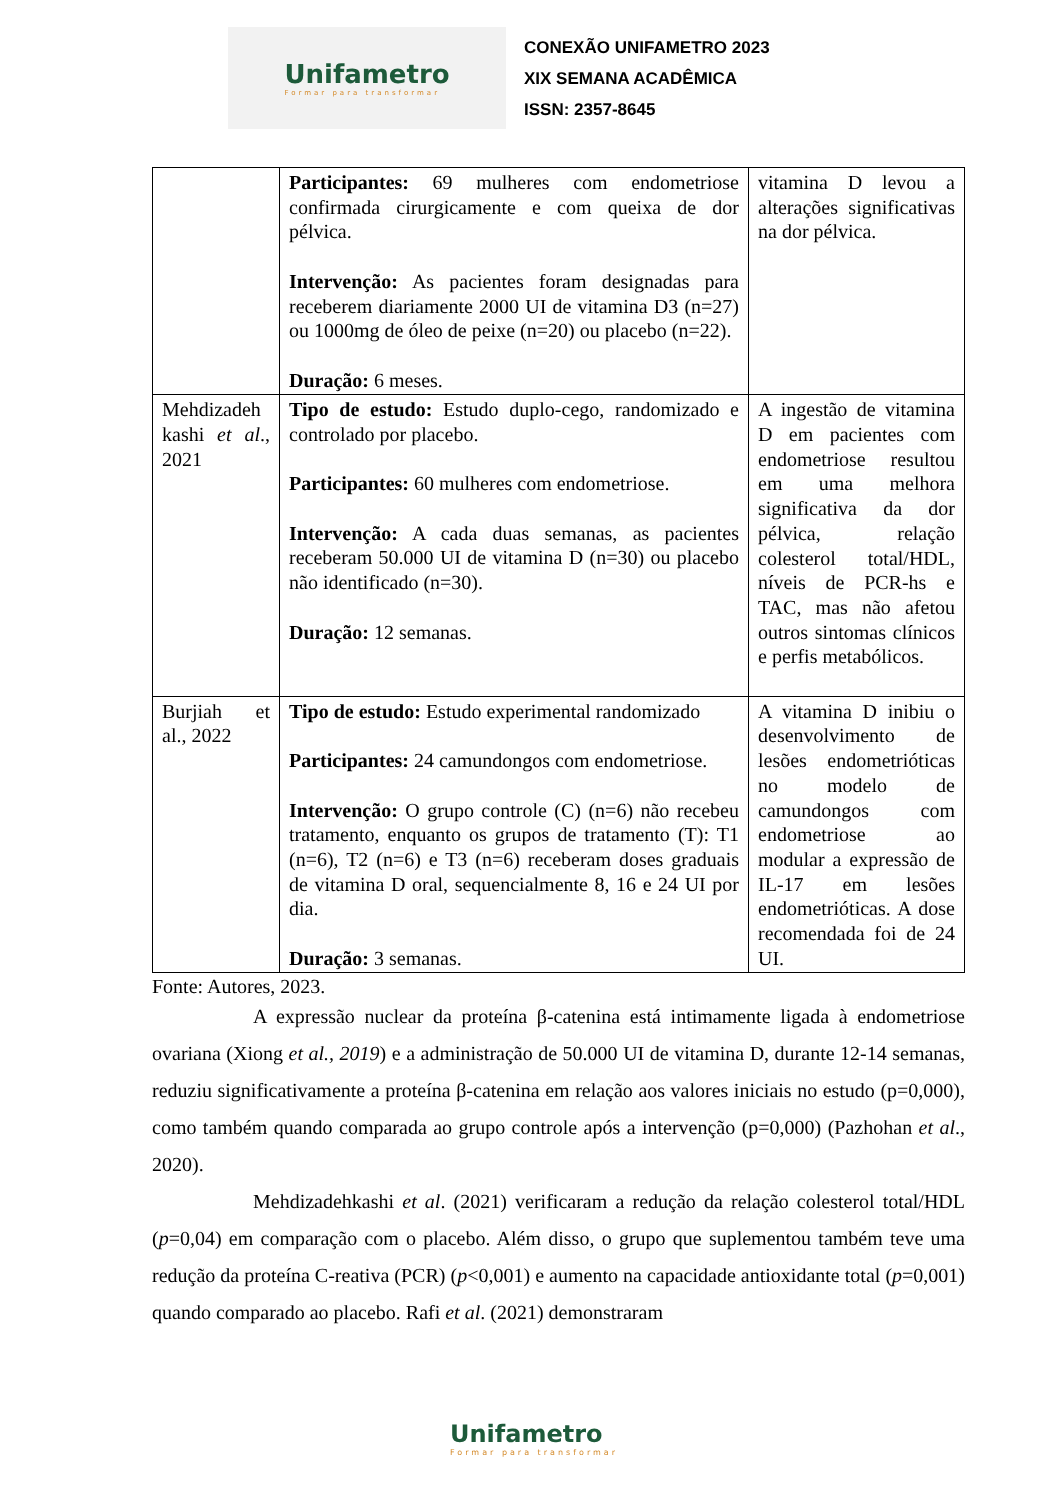Unifametro
Formar para transformar
CONEXÃO UNIFAMETRO 2023
XIX SEMANA ACADÊMICA
ISSN: 2357-8645
| | Participantes: 69 mulheres com endometriose confirmada cirurgicamente e com queixa de dor pélvica. Intervenção: As pacientes foram designadas para receberem diariamente 2000 UI de vitamina D3 (n=27) ou 1000mg de óleo de peixe (n=20) ou placebo (n=22). Duração: 6 meses. | vitamina D levou a alterações significativas na dor pélvica. |
| Mehdizadeh kashi et al ., 2021 | Tipo de estudo: Estudo duplo-cego, randomizado e controlado por placebo. Participantes: 60 mulheres com endometriose. Intervenção: A cada duas semanas, as pacientes receberam 50.000 UI de vitamina D (n=30) ou placebo não identificado (n=30). Duração: 12 semanas. | A ingestão de vitamina D em pacientes com endometriose resultou em uma melhora significativa da dor pélvica, relação colesterol total/HDL, níveis de PCR-hs e TAC, mas não afetou outros sintomas clínicos e perfis metabólicos. |
| Burjiah et al., 2022 | Tipo de estudo: Estudo experimental randomizado Participantes: 24 camundongos com endometriose. Intervenção: O grupo controle (C) (n=6) não recebeu tratamento, enquanto os grupos de tratamento (T): T1 (n=6), T2 (n=6) e T3 (n=6) receberam doses graduais de vitamina D oral, sequencialmente 8, 16 e 24 UI por dia. Duração: 3 semanas. | A vitamina D inibiu o desenvolvimento de lesões endometrióticas no modelo de camundongos com endometriose ao modular a expressão de IL-17 em lesões endometrióticas. A dose recomendada foi de 24 UI. |
Fonte: Autores, 2023.
A expressão nuclear da proteína β-catenina está intimamente ligada à endometriose ovariana (Xiong et al., 2019) e a administração de 50.000 UI de vitamina D, durante 12-14 semanas, reduziu significativamente a proteína β-catenina em relação aos valores iniciais no estudo (p=0,000), como também quando comparada ao grupo controle após a intervenção (p=0,000) (Pazhohan et al., 2020).
Mehdizadehkashi et al. (2021) verificaram a redução da relação colesterol total/HDL (p=0,04) em comparação com o placebo. Além disso, o grupo que suplementou também teve uma redução da proteína C-reativa (PCR) (p<0,001) e aumento na capacidade antioxidante total (p=0,001) quando comparado ao placebo. Rafi et al. (2021) demonstraram
Unifametro
Formar para transformar